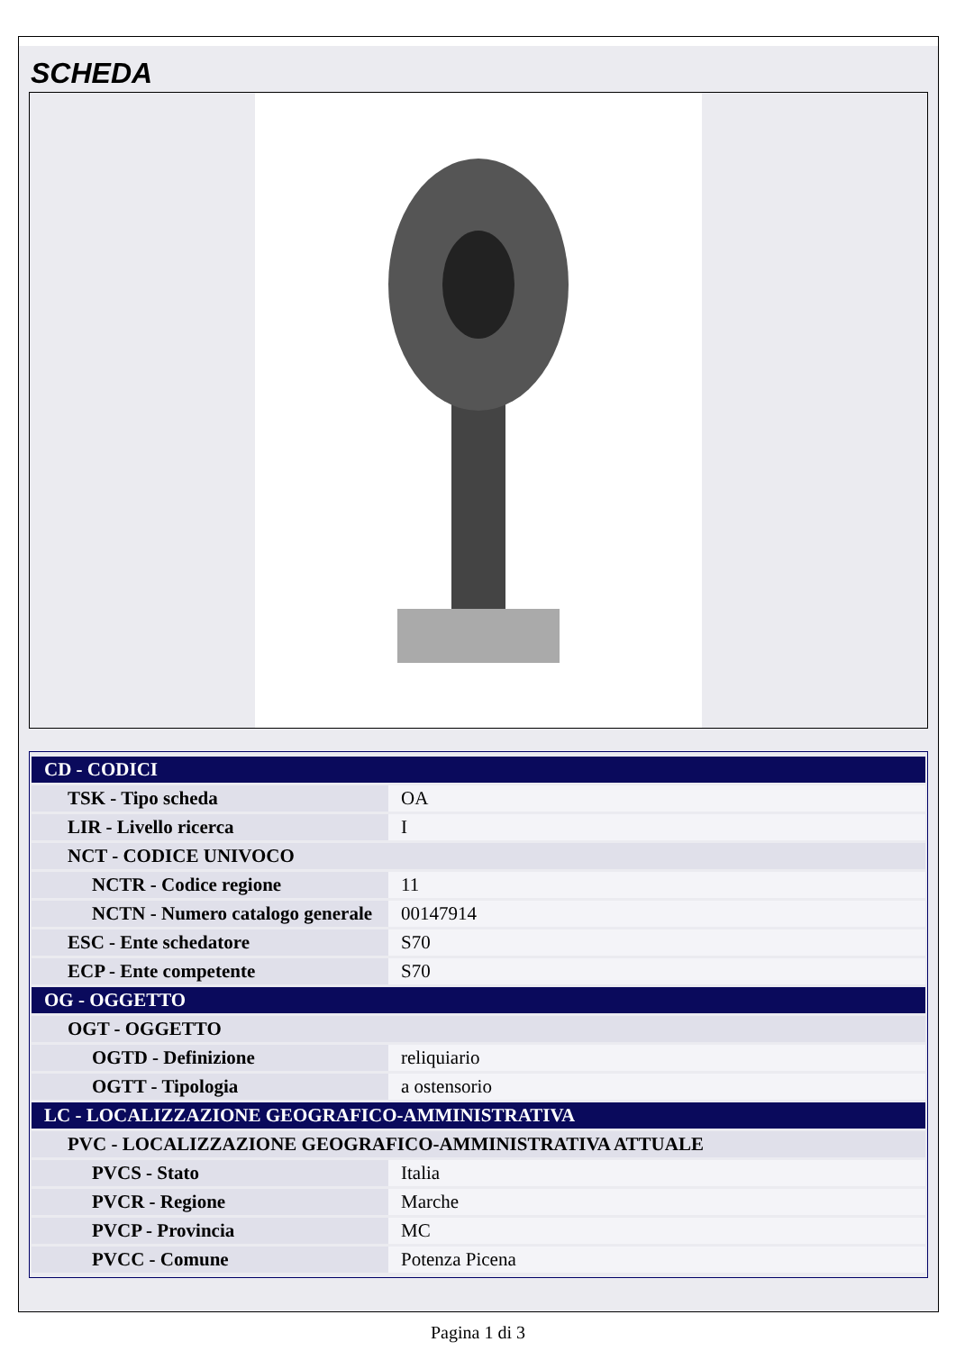SCHEDA
| CD - CODICI | |
| TSK - Tipo scheda | OA |
| LIR - Livello ricerca | I |
| NCT - CODICE UNIVOCO | |
| NCTR - Codice regione | 11 |
| NCTN - Numero catalogo generale | 00147914 |
| ESC - Ente schedatore | S70 |
| ECP - Ente competente | S70 |
| OG - OGGETTO | |
| OGT - OGGETTO | |
| OGTD - Definizione | reliquiario |
| OGTT - Tipologia | a ostensorio |
| LC - LOCALIZZAZIONE GEOGRAFICO-AMMINISTRATIVA | |
| PVC - LOCALIZZAZIONE GEOGRAFICO-AMMINISTRATIVA ATTUALE | |
| PVCS - Stato | Italia |
| PVCR - Regione | Marche |
| PVCP - Provincia | MC |
| PVCC - Comune | Potenza Picena |
Pagina 1 di 3